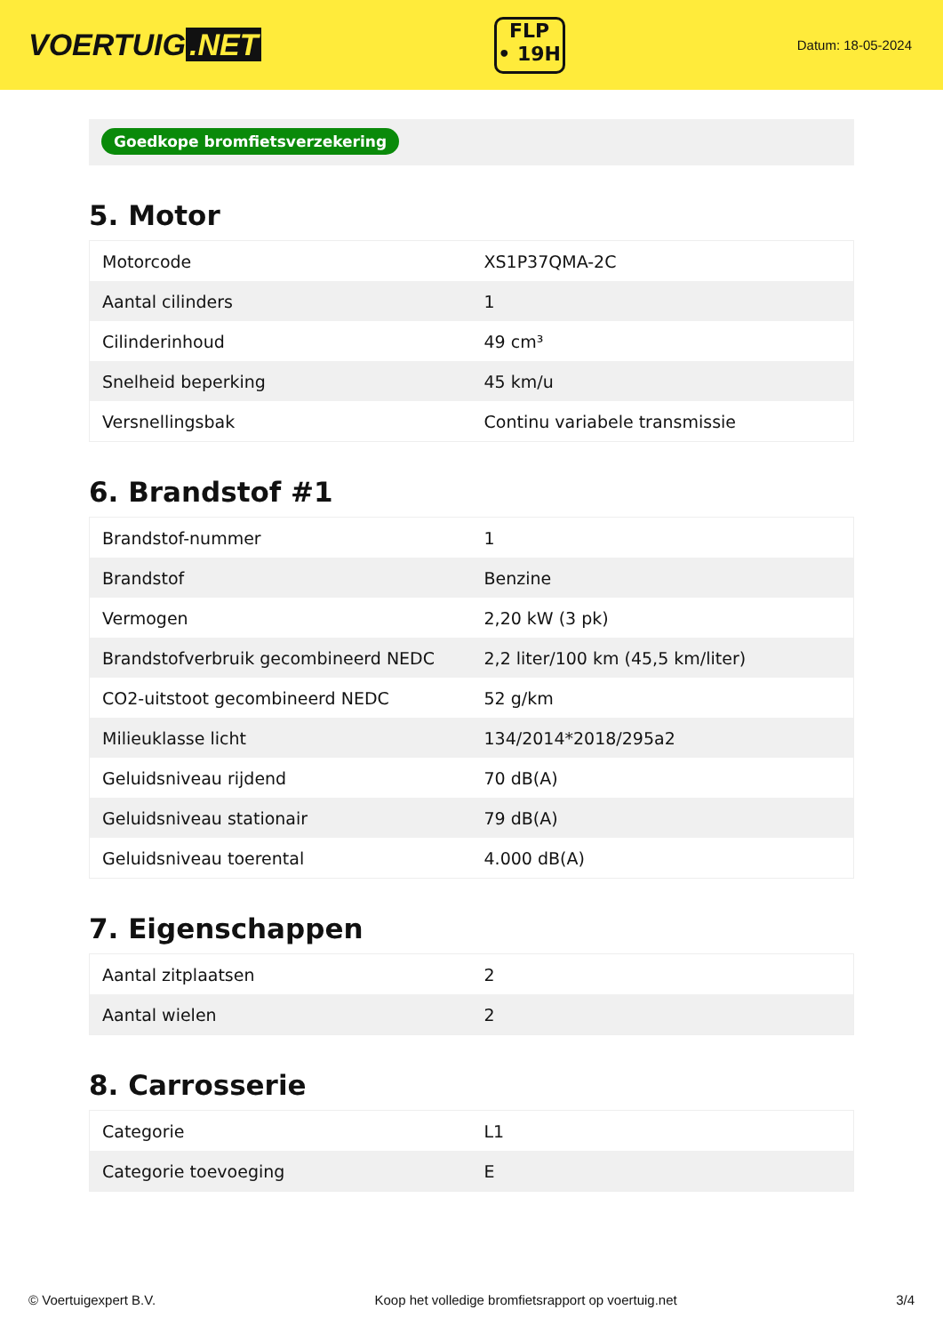VOERTUIG.NET
FLP
• 19H
Datum: 18-05-2024
Goedkope bromfietsverzekering
5. Motor
| Motorcode | XS1P37QMA-2C |
| Aantal cilinders | 1 |
| Cilinderinhoud | 49 cm³ |
| Snelheid beperking | 45 km/u |
| Versnellingsbak | Continu variabele transmissie |
6. Brandstof #1
| Brandstof-nummer | 1 |
| Brandstof | Benzine |
| Vermogen | 2,20 kW (3 pk) |
| Brandstofverbruik gecombineerd NEDC | 2,2 liter/100 km (45,5 km/liter) |
| CO2-uitstoot gecombineerd NEDC | 52 g/km |
| Milieuklasse licht | 134/2014*2018/295a2 |
| Geluidsniveau rijdend | 70 dB(A) |
| Geluidsniveau stationair | 79 dB(A) |
| Geluidsniveau toerental | 4.000 dB(A) |
7. Eigenschappen
| Aantal zitplaatsen | 2 |
| Aantal wielen | 2 |
8. Carrosserie
| Categorie | L1 |
| Categorie toevoeging | E |
© Voertuigexpert B.V. Koop het volledige bromfietsrapport op voertuig.net 3/4